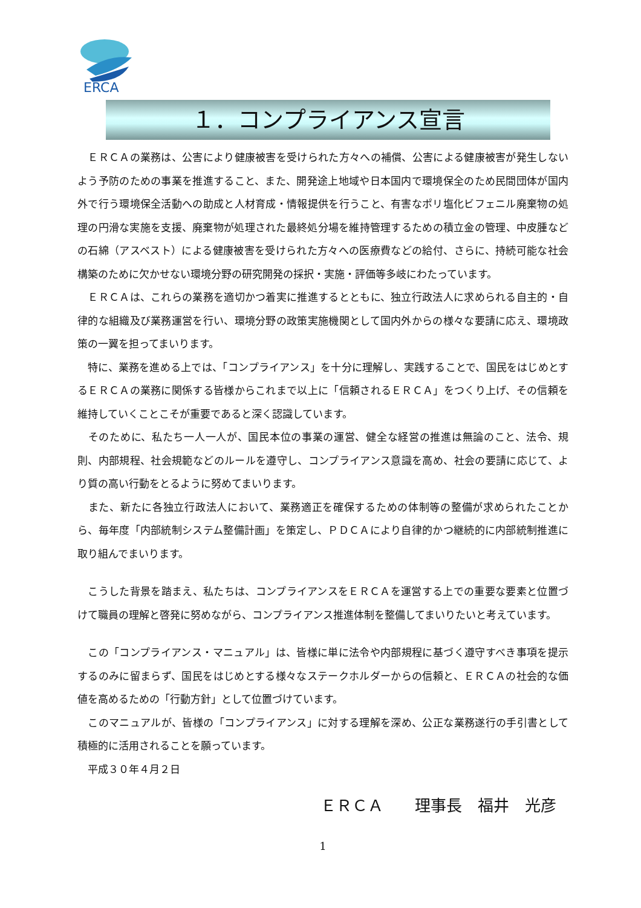ERCA
１．コンプライアンス宣言
　ＥＲＣＡの業務は、公害により健康被害を受けられた方々への補償、公害による健康被害が発生しないよう予防のための事業を推進すること、また、開発途上地域や日本国内で環境保全のため民間団体が国内外で行う環境保全活動への助成と人材育成・情報提供を行うこと、有害なポリ塩化ビフェニル廃棄物の処理の円滑な実施を支援、廃棄物が処理された最終処分場を維持管理するための積立金の管理、中皮腫などの石綿（アスベスト）による健康被害を受けられた方々への医療費などの給付、さらに、持続可能な社会構築のために欠かせない環境分野の研究開発の採択・実施・評価等多岐にわたっています。
　ＥＲＣＡは、これらの業務を適切かつ着実に推進するとともに、独立行政法人に求められる自主的・自律的な組織及び業務運営を行い、環境分野の政策実施機関として国内外からの様々な要請に応え、環境政策の一翼を担ってまいります。
　特に、業務を進める上では、「コンプライアンス」を十分に理解し、実践することで、国民をはじめとするＥＲＣＡの業務に関係する皆様からこれまで以上に「信頼されるＥＲＣＡ」をつくり上げ、その信頼を維持していくことこそが重要であると深く認識しています。
　そのために、私たち一人一人が、国民本位の事業の運営、健全な経営の推進は無論のこと、法令、規則、内部規程、社会規範などのルールを遵守し、コンプライアンス意識を高め、社会の要請に応じて、より質の高い行動をとるように努めてまいります。
　また、新たに各独立行政法人において、業務適正を確保するための体制等の整備が求められたことから、毎年度「内部統制システム整備計画」を策定し、ＰＤＣＡにより自律的かつ継続的に内部統制推進に取り組んでまいります。
　こうした背景を踏まえ、私たちは、コンプライアンスをＥＲＣＡを運営する上での重要な要素と位置づけて職員の理解と啓発に努めながら、コンプライアンス推進体制を整備してまいりたいと考えています。
　この「コンプライアンス・マニュアル」は、皆様に単に法令や内部規程に基づく遵守すべき事項を提示するのみに留まらず、国民をはじめとする様々なステークホルダーからの信頼と、ＥＲＣＡの社会的な価値を高めるための「行動方針」として位置づけています。
　このマニュアルが、皆様の「コンプライアンス」に対する理解を深め、公正な業務遂行の手引書として積極的に活用されることを願っています。
　平成３０年４月２日
ＥＲＣＡ　　理事長　福井　光彦
1